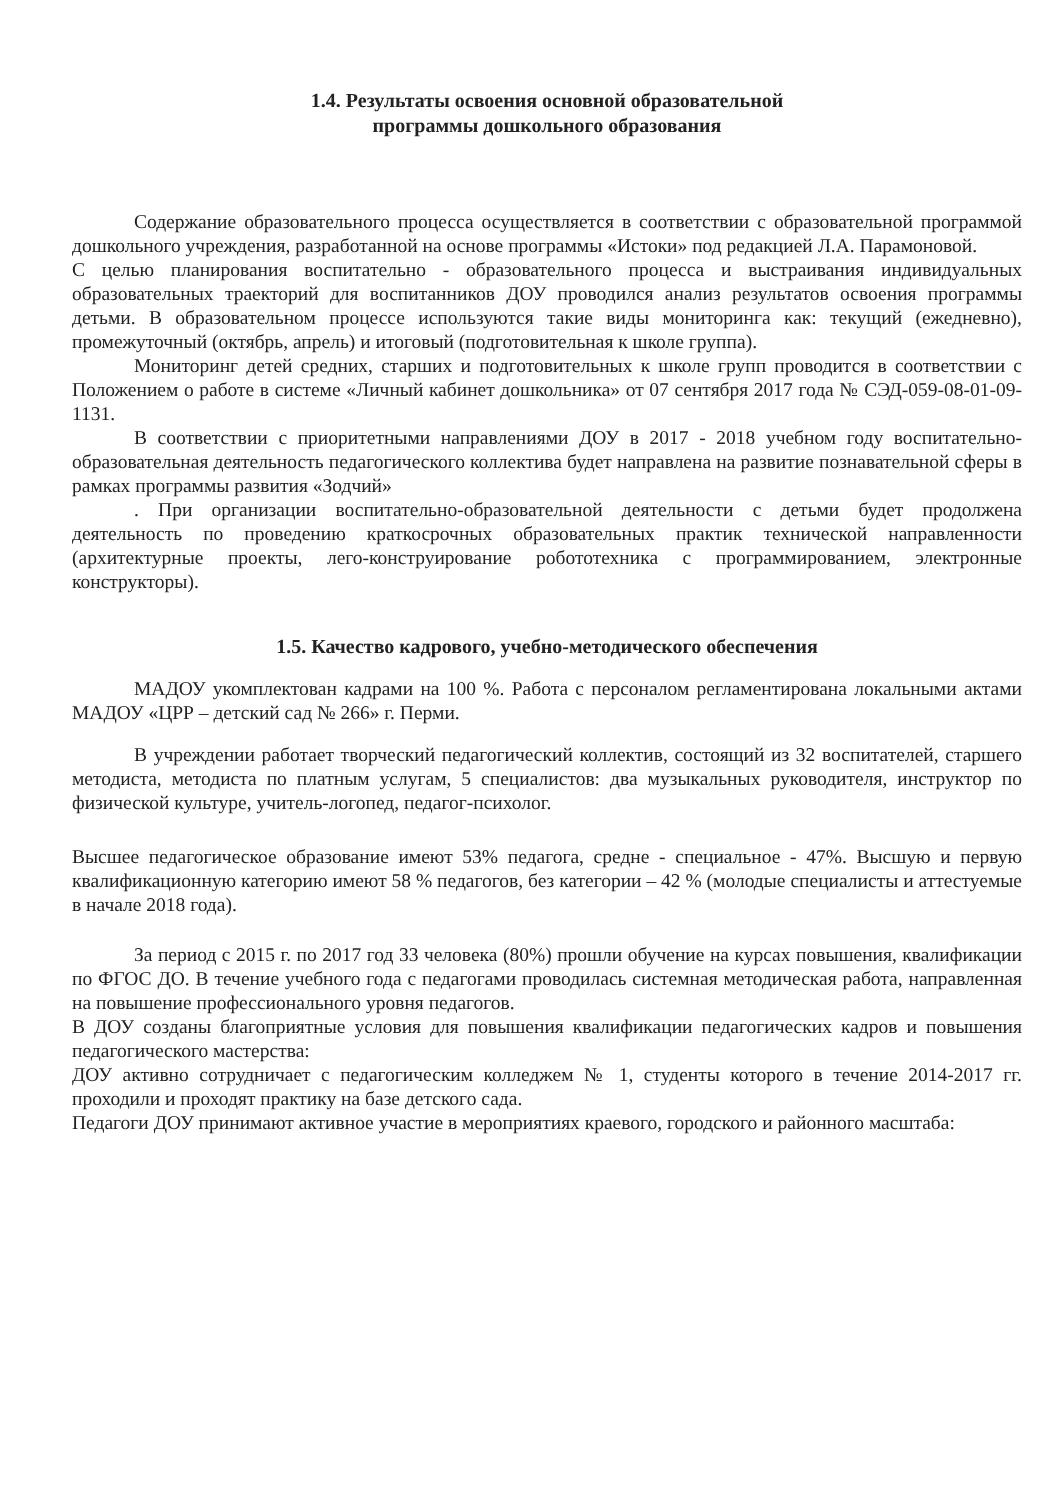1.4. Результаты освоения основной образовательной
программы дошкольного образования
Содержание образовательного процесса осуществляется в соответствии с образовательной программой дошкольного учреждения, разработанной на основе программы «Истоки» под редакцией Л.А. Парамоновой.
С целью планирования воспитательно - образовательного процесса и выстраивания индивидуальных образовательных траекторий для воспитанников ДОУ проводился анализ результатов освоения программы детьми. В образовательном процессе используются такие виды мониторинга как: текущий (ежедневно), промежуточный (октябрь, апрель) и итоговый (подготовительная к школе группа).
Мониторинг детей средних, старших и подготовительных к школе групп проводится в соответствии с Положением о работе в системе «Личный кабинет дошкольника» от 07 сентября 2017 года № СЭД-059-08-01-09-1131.
В соответствии с приоритетными направлениями ДОУ в 2017 - 2018 учебном году воспитательно-образовательная деятельность педагогического коллектива будет направлена на развитие познавательной сферы в рамках программы развития «Зодчий»
. При организации воспитательно-образовательной деятельности с детьми будет продолжена деятельность по проведению краткосрочных образовательных практик технической направленности (архитектурные проекты, лего-конструирование робототехника с программированием, электронные конструкторы).
1.5. Качество кадрового, учебно-методического обеспечения
МАДОУ укомплектован кадрами на 100 %. Работа с персоналом регламентирована локальными актами МАДОУ «ЦРР – детский сад № 266» г. Перми.
В учреждении работает творческий педагогический коллектив, состоящий из 32 воспитателей, старшего методиста, методиста по платным услугам, 5 специалистов: два музыкальных руководителя, инструктор по физической культуре, учитель-логопед, педагог-психолог.
Высшее педагогическое образование имеют 53% педагога, средне - специальное - 47%. Высшую и первую квалификационную категорию имеют 58 % педагогов, без категории – 42 % (молодые специалисты и аттестуемые в начале 2018 года).
За период с 2015 г. по 2017 год 33 человека (80%) прошли обучение на курсах повышения, квалификации по ФГОС ДО. В течение учебного года с педагогами проводилась системная методическая работа, направленная на повышение профессионального уровня педагогов.
В ДОУ созданы благоприятные условия для повышения квалификации педагогических кадров и повышения педагогического мастерства:
ДОУ активно сотрудничает с педагогическим колледжем № 1, студенты которого в течение 2014-2017 гг. проходили и проходят практику на базе детского сада.
Педагоги ДОУ принимают активное участие в мероприятиях краевого, городского и районного масштаба: